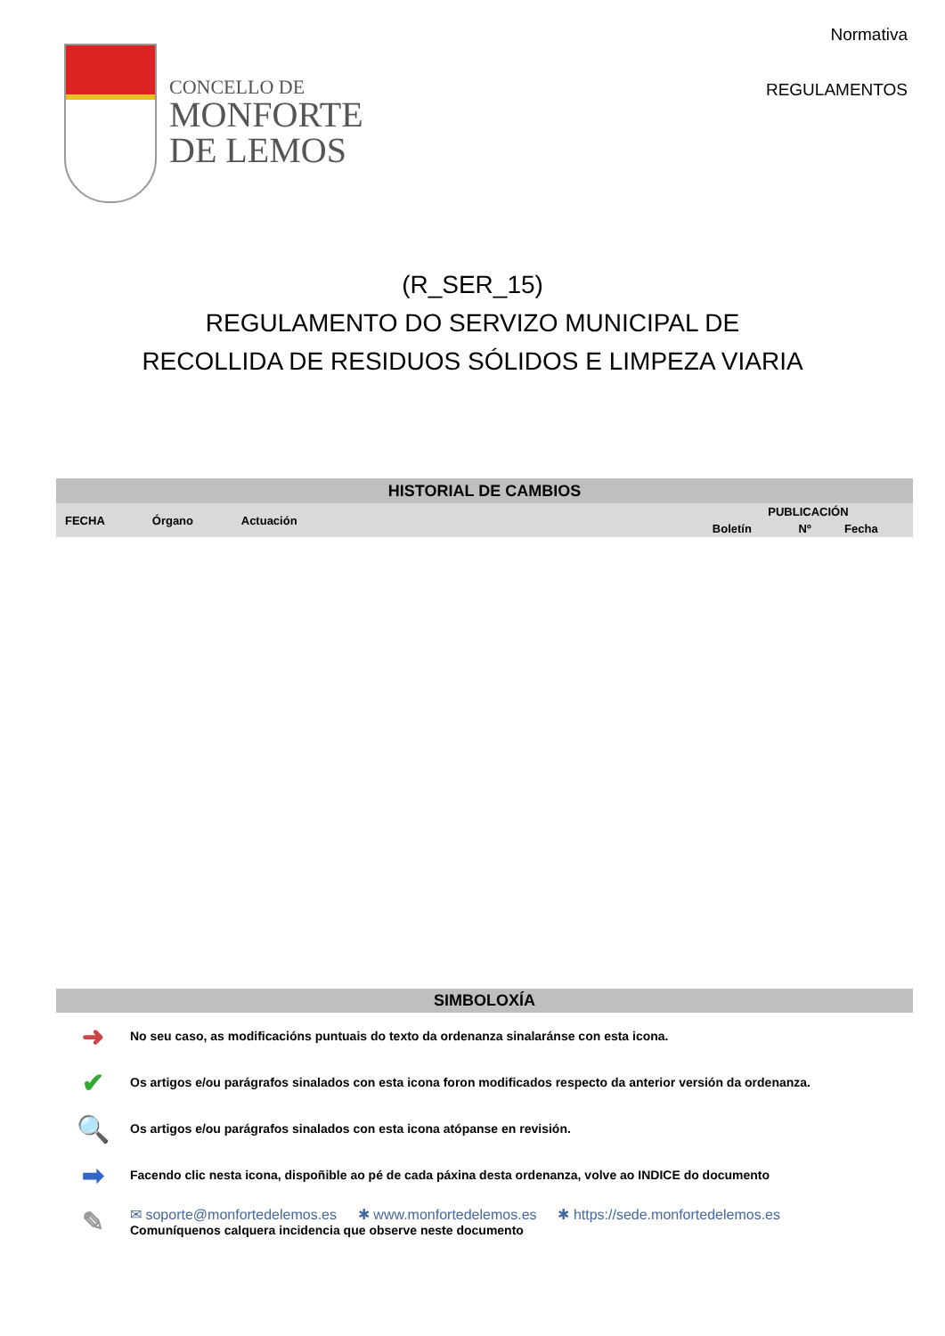CONCELLO DE
MONFORTE
DE LEMOS
Normativa
REGULAMENTOS
(R_SER_15)
REGULAMENTO DO SERVIZO MUNICIPAL DE
RECOLLIDA DE RESIDUOS SÓLIDOS E LIMPEZA VIARIA
| HISTORIAL DE CAMBIOS | | | | | |
| --- | --- | --- | --- | --- | --- |
| FECHA | Órgano | Actuación | PUBLICACIÓN | | |
| | | | Boletín | Nº | Fecha |
SIMBOLOXÍA
➜
No seu caso, as modificacións puntuais do texto da ordenanza sinalaránse con esta icona.
✔
Os artigos e/ou parágrafos sinalados con esta icona foron modificados respecto da anterior versión da ordenanza.
🔍
Os artigos e/ou parágrafos sinalados con esta icona atópanse en revisión.
➡
Facendo clic nesta icona, dispoñible ao pé de cada páxina desta ordenanza, volve ao INDICE do documento
✎
✉ soporte@monfortedelemos.es ✱ www.monfortedelemos.es ✱ https://sede.monfortedelemos.es
Comuníquenos calquera incidencia que observe neste documento